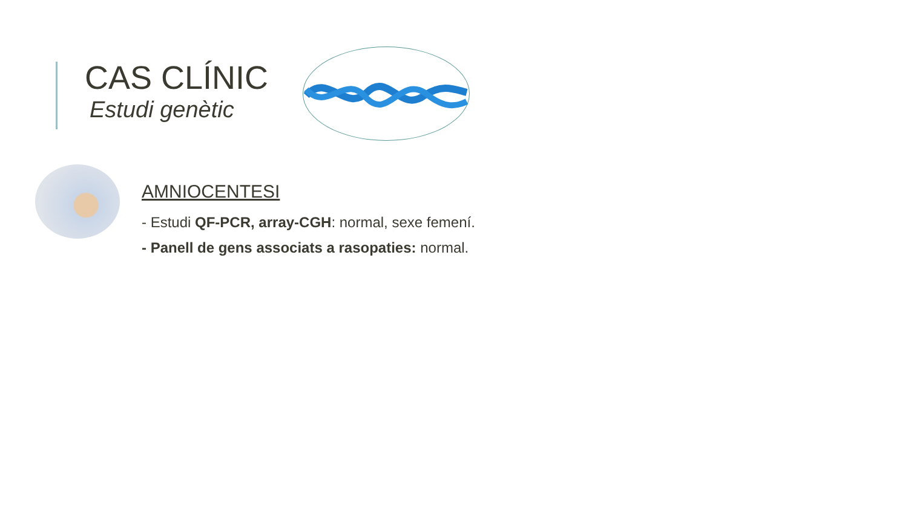CAS CLÍNIC
Estudi genètic
AMNIOCENTESI
- Estudi QF-PCR, array-CGH: normal, sexe femení.
- Panell de gens associats a rasopaties: normal.